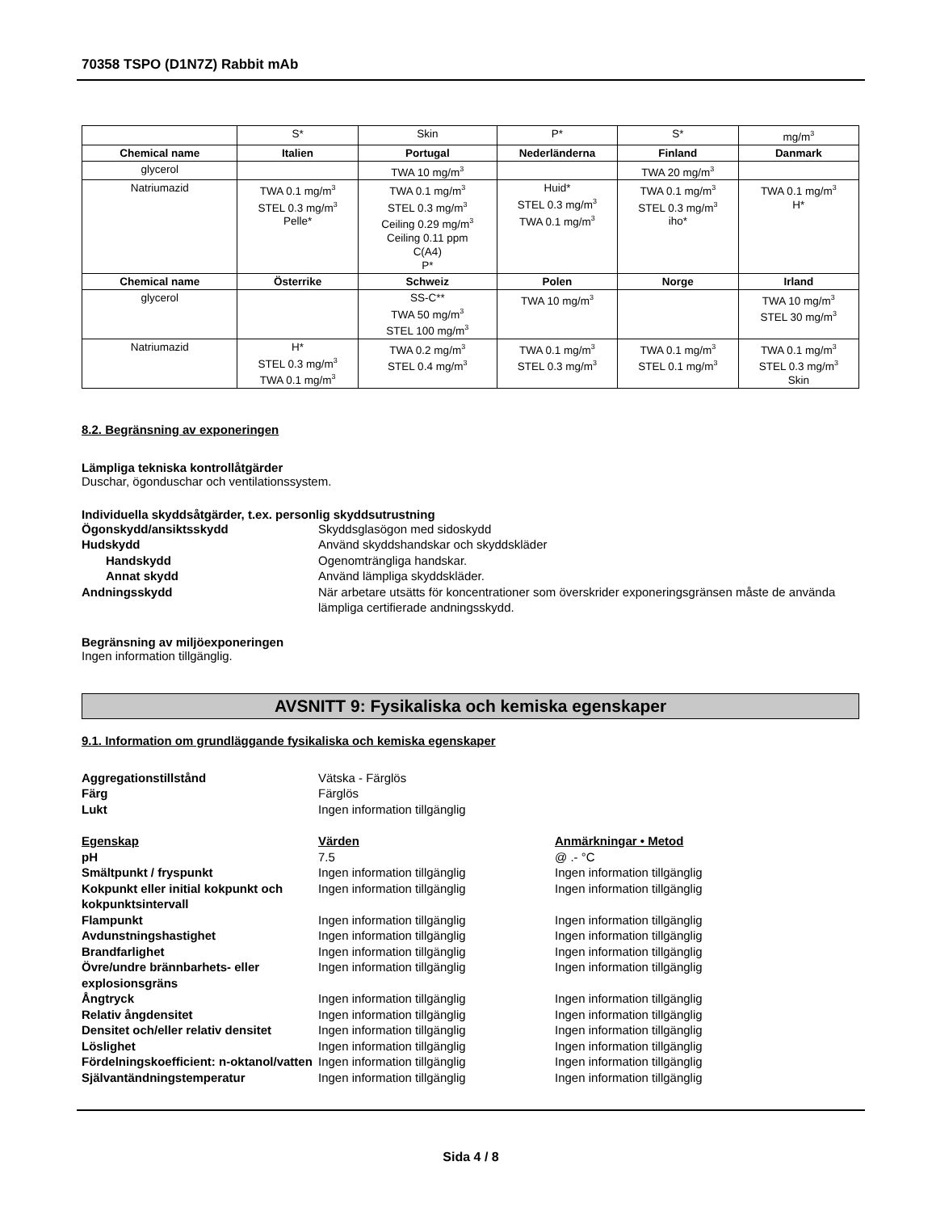70358 TSPO (D1N7Z) Rabbit mAb
| | S* | Skin | P* | S* | mg/m<sup>3</sup> |
| Chemical name | Italien | Portugal | Nederländerna | Finland | Danmark |
| glycerol | | TWA 10 mg/m<sup>3</sup> | | TWA 20 mg/m<sup>3</sup> | |
| Natriumazid | TWA 0.1 mg/m<sup>3</sup> STEL 0.3 mg/m<sup>3</sup> Pelle* | TWA 0.1 mg/m<sup>3</sup> STEL 0.3 mg/m<sup>3</sup> Ceiling 0.29 mg/m<sup>3</sup> Ceiling 0.11 ppm C(A4) P* | Huid* STEL 0.3 mg/m<sup>3</sup> TWA 0.1 mg/m<sup>3</sup> | TWA 0.1 mg/m<sup>3</sup> STEL 0.3 mg/m<sup>3</sup> iho* | TWA 0.1 mg/m<sup>3</sup> H* |
| Chemical name | Österrike | Schweiz | Polen | Norge | Irland |
| glycerol | | SS-C** TWA 50 mg/m<sup>3</sup> STEL 100 mg/m<sup>3</sup> | TWA 10 mg/m<sup>3</sup> | | TWA 10 mg/m<sup>3</sup> STEL 30 mg/m<sup>3</sup> |
| Natriumazid | H* STEL 0.3 mg/m<sup>3</sup> TWA 0.1 mg/m<sup>3</sup> | TWA 0.2 mg/m<sup>3</sup> STEL 0.4 mg/m<sup>3</sup> | TWA 0.1 mg/m<sup>3</sup> STEL 0.3 mg/m<sup>3</sup> | TWA 0.1 mg/m<sup>3</sup> STEL 0.1 mg/m<sup>3</sup> | TWA 0.1 mg/m<sup>3</sup> STEL 0.3 mg/m<sup>3</sup> Skin |
8.2. Begränsning av exponeringen
Lämpliga tekniska kontrollåtgärder
Duschar, ögonduschar och ventilationssystem.
Individuella skyddsåtgärder, t.ex. personlig skyddsutrustning
Ögonskydd/ansiktsskydd
Skyddsglasögon med sidoskydd
Hudskydd
Använd skyddshandskar och skyddskläder
Handskydd
Ogenomträngliga handskar.
Annat skydd
Använd lämpliga skyddskläder.
Andningsskydd
När arbetare utsätts för koncentrationer som överskrider exponeringsgränsen måste de använda lämpliga certifierade andningsskydd.
Begränsning av miljöexponeringen
Ingen information tillgänglig.
AVSNITT 9: Fysikaliska och kemiska egenskaper
9.1. Information om grundläggande fysikaliska och kemiska egenskaper
Aggregationstillstånd
Vätska - Färglös
Färg
Färglös
Lukt
Ingen information tillgänglig
Egenskap
Värden
Anmärkningar • Metod
pH
7.5
@ .- °C
Smältpunkt / fryspunkt
Ingen information tillgänglig
Ingen information tillgänglig
Kokpunkt eller initial kokpunkt och kokpunktsintervall
Ingen information tillgänglig
Ingen information tillgänglig
Flampunkt
Ingen information tillgänglig
Ingen information tillgänglig
Avdunstningshastighet
Ingen information tillgänglig
Ingen information tillgänglig
Brandfarlighet
Ingen information tillgänglig
Ingen information tillgänglig
Övre/undre brännbarhets- eller explosionsgräns
Ingen information tillgänglig
Ingen information tillgänglig
Ångtryck
Ingen information tillgänglig
Ingen information tillgänglig
Relativ ångdensitet
Ingen information tillgänglig
Ingen information tillgänglig
Densitet och/eller relativ densitet
Ingen information tillgänglig
Ingen information tillgänglig
Löslighet
Ingen information tillgänglig
Ingen information tillgänglig
Fördelningskoefficient: n-oktanol/vatten
Ingen information tillgänglig
Ingen information tillgänglig
Självantändningstemperatur
Ingen information tillgänglig
Ingen information tillgänglig
Sida 4 / 8